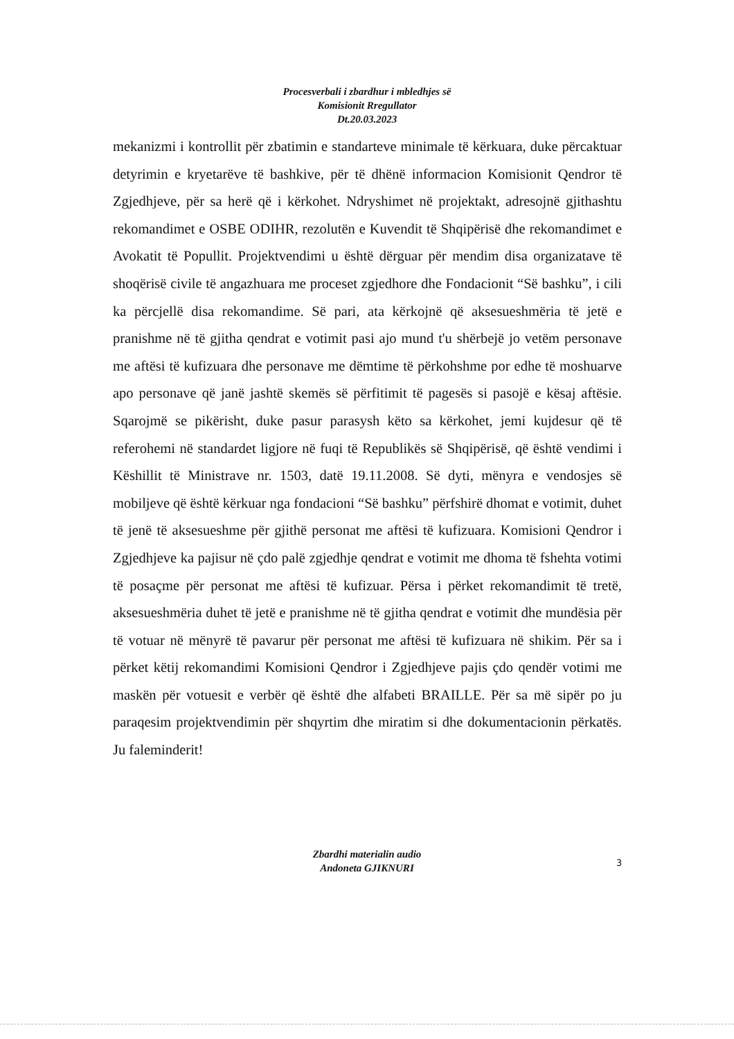Procesverbali i zbardhur i mbledhjes së
Komisionit Rregullator
Dt.20.03.2023
mekanizmi i kontrollit për zbatimin e standarteve minimale të kërkuara, duke përcaktuar detyrimin e kryetarëve të bashkive, për të dhënë informacion Komisionit Qendror të Zgjedhjeve, për sa herë që i kërkohet. Ndryshimet në projektakt, adresojnë gjithashtu rekomandimet e OSBE ODIHR, rezolutën e Kuvendit të Shqipërisë dhe rekomandimet e Avokatit të Popullit. Projektvendimi u është dërguar për mendim disa organizatave të shoqërisë civile të angazhuara me proceset zgjedhore dhe Fondacionit “Së bashku”, i cili ka përcjellë disa rekomandime. Së pari, ata kërkojnë që aksesueshmëria të jetë e pranishme në të gjitha qendrat e votimit pasi ajo mund t'u shërbejë jo vetëm personave me aftësi të kufizuara dhe personave me dëmtime të përkohshme por edhe të moshuarve apo personave që janë jashtë skemës së përfitimit të pagesës si pasojë e kësaj aftësie. Sqarojmë se pikërisht, duke pasur parasysh këto sa kërkohet, jemi kujdesur që të referohemi në standardet ligjore në fuqi të Republikës së Shqipërisë, që është vendimi i Këshillit të Ministrave nr. 1503, datë 19.11.2008. Së dyti, mënyra e vendosjes së mobiljeve që është kërkuar nga fondacioni “Së bashku” përfshirë dhomat e votimit, duhet të jenë të aksesueshme për gjithë personat me aftësi të kufizuara. Komisioni Qendror i Zgjedhjeve ka pajisur në çdo palë zgjedhje qendrat e votimit me dhoma të fshehta votimi të posaçme për personat me aftësi të kufizuar. Përsa i përket rekomandimit të tretë, aksesueshmëria duhet të jetë e pranishme në të gjitha qendrat e votimit dhe mundësia për të votuar në mënyrë të pavarur për personat me aftësi të kufizuara në shikim. Për sa i përket këtij rekomandimi Komisioni Qendror i Zgjedhjeve pajis çdo qendër votimi me maskën për votuesit e verbër që është dhe alfabeti BRAILLE. Për sa më sipër po ju paraqesim projektvendimin për shqyrtim dhe miratim si dhe dokumentacionin përkatës. Ju faleminderit!
Zbardhi materialin audio
Andoneta GJIKNURI
3